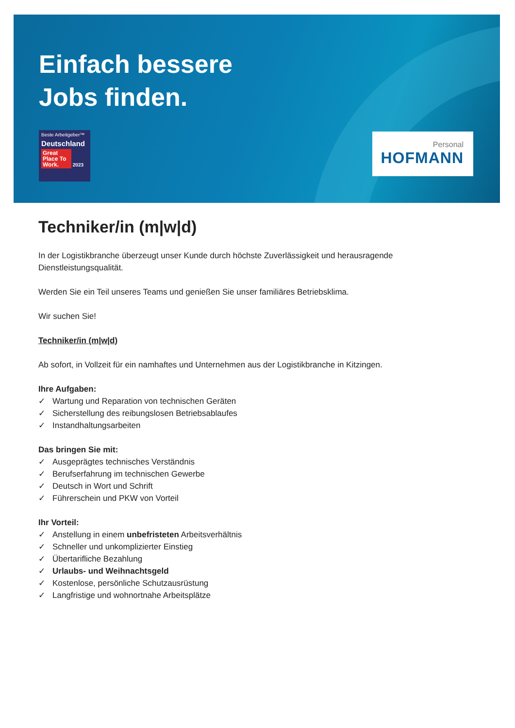Einfach bessere
Jobs finden.
Beste Arbeitgeber™
Deutschland
Great Place To Work. 2023
Personal
HOFMANN
Techniker/in (m|w|d)
In der Logistikbranche überzeugt unser Kunde durch höchste Zuverlässigkeit und herausragende Dienstleistungsqualität.
Werden Sie ein Teil unseres Teams und genießen Sie unser familiäres Betriebsklima.
Wir suchen Sie!
Techniker/in (m|w|d)
Ab sofort, in Vollzeit für ein namhaftes und Unternehmen aus der Logistikbranche in Kitzingen.
Ihre Aufgaben:
✓ Wartung und Reparation von technischen Geräten
✓ Sicherstellung des reibungslosen Betriebsablaufes
✓ Instandhaltungsarbeiten
Das bringen Sie mit:
✓ Ausgeprägtes technisches Verständnis
✓ Berufserfahrung im technischen Gewerbe
✓ Deutsch in Wort und Schrift
✓ Führerschein und PKW von Vorteil
Ihr Vorteil:
✓ Anstellung in einem unbefristeten Arbeitsverhältnis
✓ Schneller und unkomplizierter Einstieg
✓ Übertarifliche Bezahlung
✓ Urlaubs- und Weihnachtsgeld
✓ Kostenlose, persönliche Schutzausrüstung
✓ Langfristige und wohnortnahe Arbeitsplätze